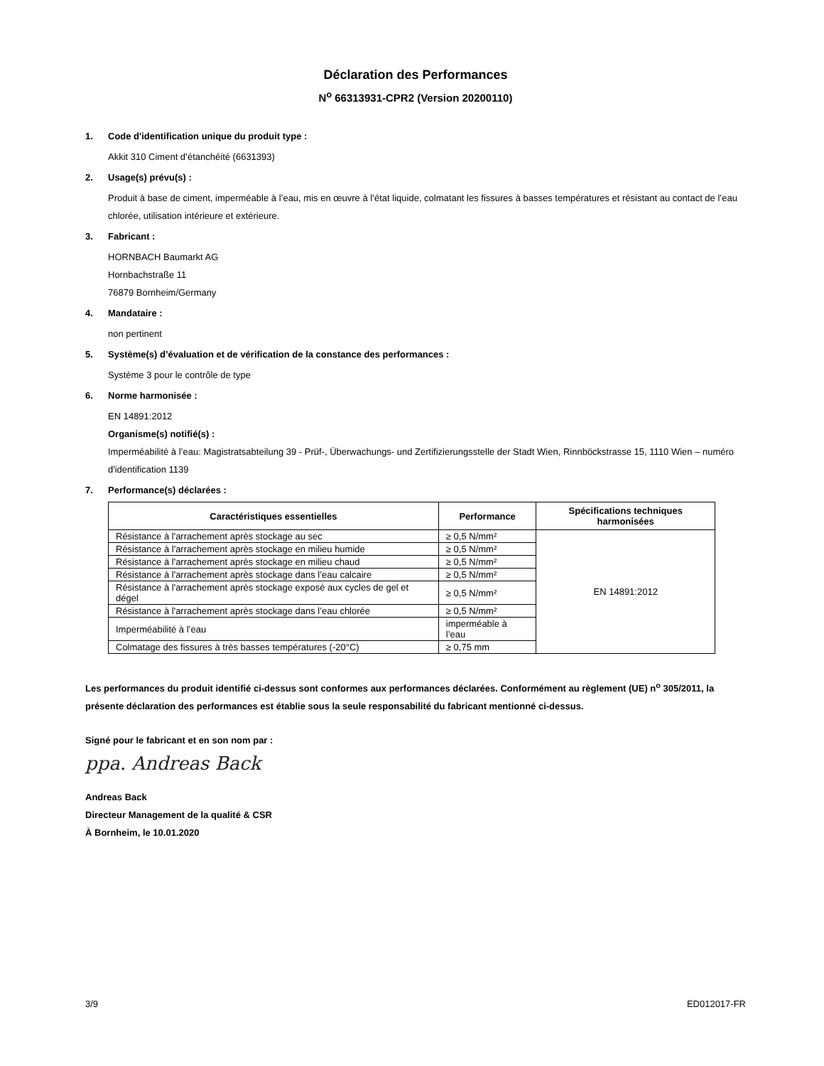Déclaration des Performances
N<sup>o</sup> 66313931-CPR2 (Version 20200110)
1. Code d'identification unique du produit type :
Akkit 310 Ciment d’étanchéité (6631393)
2. Usage(s) prévu(s) :
Produit à base de ciment, imperméable à l’eau, mis en œuvre à l’état liquide, colmatant les fissures à basses températures et résistant au contact de l’eau chlorée, utilisation intérieure et extérieure.
3. Fabricant :
HORNBACH Baumarkt AG
Hornbachstraße 11
76879 Bornheim/Germany
4. Mandataire :
non pertinent
5. Système(s) d’évaluation et de vérification de la constance des performances :
Système 3 pour le contrôle de type
6. Norme harmonisée :
EN 14891:2012
Organisme(s) notifié(s) :
Imperméabilité à l’eau: Magistratsabteilung 39 - Prüf-, Überwachungs- und Zertifizierungsstelle der Stadt Wien, Rinnböckstrasse 15, 1110 Wien – numéro d'identification 1139
7. Performance(s) déclarées :
| Caractéristiques essentielles | Performance | Spécifications techniques harmonisées |
| --- | --- | --- |
| Résistance à l'arrachement après stockage au sec | ≥ 0,5 N/mm² | EN 14891:2012 |
| Résistance à l'arrachement après stockage en milieu humide | ≥ 0,5 N/mm² | |
| Résistance à l'arrachement après stockage en milieu chaud | ≥ 0,5 N/mm² | |
| Résistance à l'arrachement après stockage dans l’eau calcaire | ≥ 0,5 N/mm² | |
| Résistance à l'arrachement après stockage exposé aux cycles de gel et dégel | ≥ 0,5 N/mm² | |
| Résistance à l'arrachement après stockage dans l’eau chlorée | ≥ 0,5 N/mm² | |
| Imperméabilité à l’eau | imperméable à l’eau | |
| Colmatage des fissures à très basses températures (-20°C) | ≥ 0,75 mm | |
Les performances du produit identifié ci-dessus sont conformes aux performances déclarées. Conformément au règlement (UE) n<sup>o</sup> 305/2011, la présente déclaration des performances est établie sous la seule responsabilité du fabricant mentionné ci-dessus.
Signé pour le fabricant et en son nom par :
ppa. Andreas Back
Andreas Back
Directeur Management de la qualité & CSR
À Bornheim, le 10.01.2020
3/9 ED012017-FR